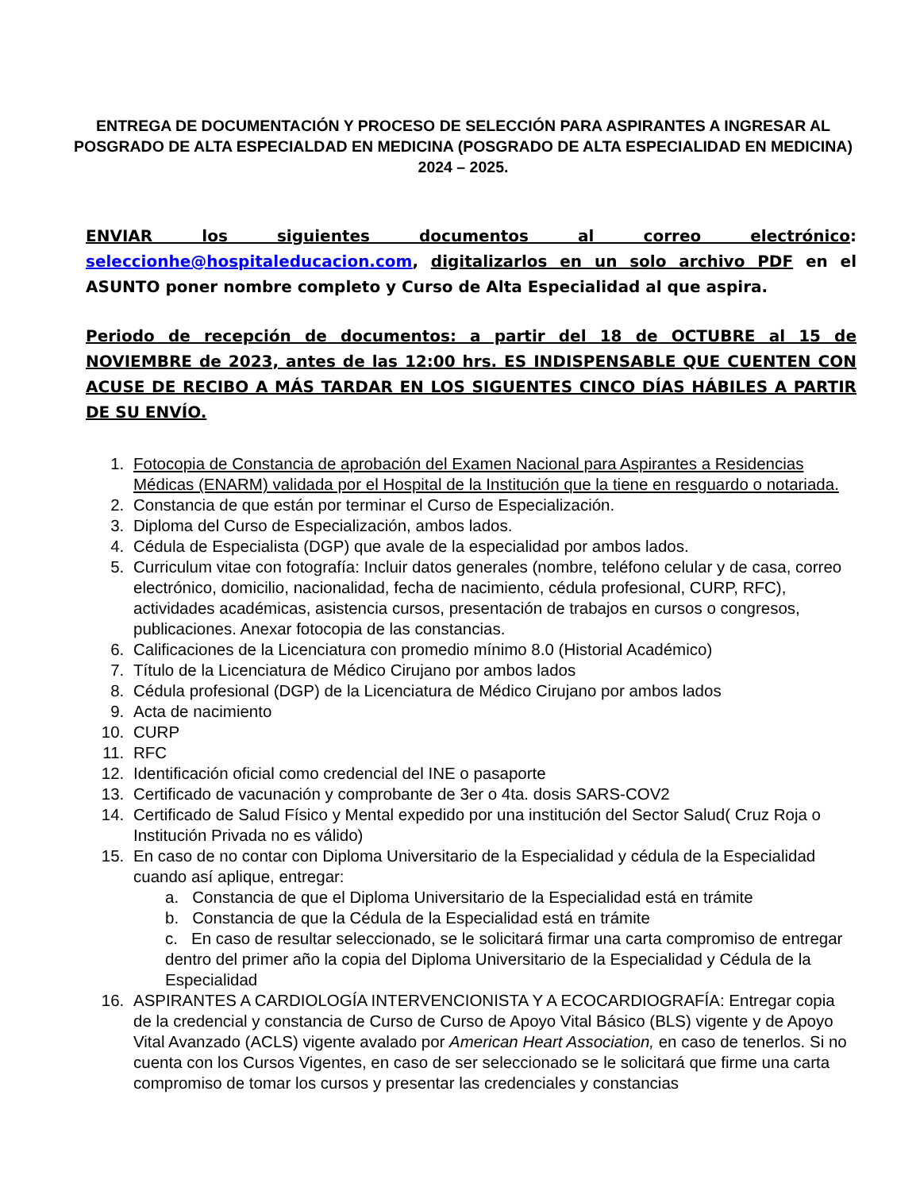ENTREGA DE DOCUMENTACIÓN Y PROCESO DE SELECCIÓN PARA ASPIRANTES A INGRESAR AL POSGRADO DE ALTA ESPECIALDAD EN MEDICINA (POSGRADO DE ALTA ESPECIALIDAD EN MEDICINA) 2024 – 2025.
ENVIAR los siguientes documentos al correo electrónico: seleccionhe@hospitaleducacion.com, digitalizarlos en un solo archivo PDF en el ASUNTO poner nombre completo y Curso de Alta Especialidad al que aspira.
Periodo de recepción de documentos: a partir del 18 de OCTUBRE al 15 de NOVIEMBRE de 2023, antes de las 12:00 hrs. ES INDISPENSABLE QUE CUENTEN CON ACUSE DE RECIBO A MÁS TARDAR EN LOS SIGUENTES CINCO DÍAS HÁBILES A PARTIR DE SU ENVÍO.
1. Fotocopia de Constancia de aprobación del Examen Nacional para Aspirantes a Residencias Médicas (ENARM) validada por el Hospital de la Institución que la tiene en resguardo o notariada.
2. Constancia de que están por terminar el Curso de Especialización.
3. Diploma del Curso de Especialización, ambos lados.
4. Cédula de Especialista (DGP) que avale de la especialidad por ambos lados.
5. Curriculum vitae con fotografía: Incluir datos generales (nombre, teléfono celular y de casa, correo electrónico, domicilio, nacionalidad, fecha de nacimiento, cédula profesional, CURP, RFC), actividades académicas, asistencia cursos, presentación de trabajos en cursos o congresos, publicaciones. Anexar fotocopia de las constancias.
6. Calificaciones de la Licenciatura con promedio mínimo 8.0 (Historial Académico)
7. Título de la Licenciatura de Médico Cirujano por ambos lados
8. Cédula profesional (DGP) de la Licenciatura de Médico Cirujano por ambos lados
9. Acta de nacimiento
10. CURP
11. RFC
12. Identificación oficial como credencial del INE o pasaporte
13. Certificado de vacunación y comprobante de 3er o 4ta. dosis SARS-COV2
14. Certificado de Salud Físico y Mental expedido por una institución del Sector Salud( Cruz Roja o Institución Privada no es válido)
15. En caso de no contar con Diploma Universitario de la Especialidad y cédula de la Especialidad cuando así aplique, entregar:
a. Constancia de que el Diploma Universitario de la Especialidad está en trámite
b. Constancia de que la Cédula de la Especialidad está en trámite
c. En caso de resultar seleccionado, se le solicitará firmar una carta compromiso de entregar dentro del primer año la copia del Diploma Universitario de la Especialidad y Cédula de la Especialidad
16. ASPIRANTES A CARDIOLOGÍA INTERVENCIONISTA Y A ECOCARDIOGRAFÍA: Entregar copia de la credencial y constancia de Curso de Curso de Apoyo Vital Básico (BLS) vigente y de Apoyo Vital Avanzado (ACLS) vigente avalado por American Heart Association, en caso de tenerlos. Si no cuenta con los Cursos Vigentes, en caso de ser seleccionado se le solicitará que firme una carta compromiso de tomar los cursos y presentar las credenciales y constancias